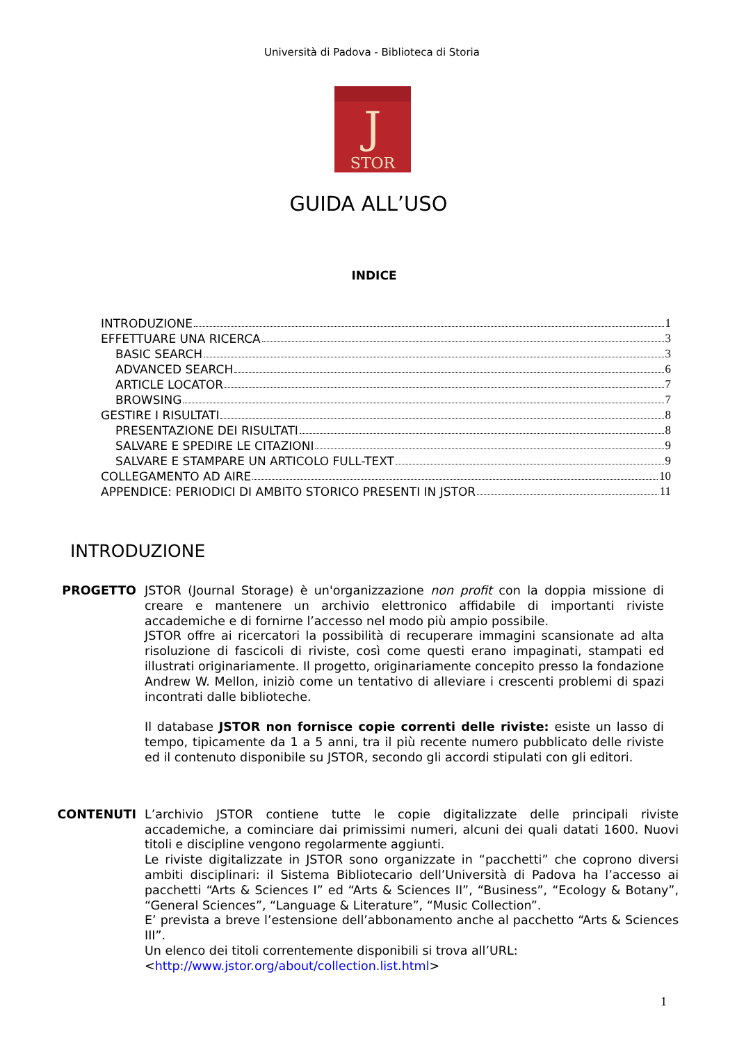Università di Padova - Biblioteca di Storia
J
STOR
GUIDA ALL’USO
INDICE
INTRODUZIONE 1
EFFETTUARE UNA RICERCA 3
BASIC SEARCH 3
ADVANCED SEARCH 6
ARTICLE LOCATOR 7
BROWSING 7
GESTIRE I RISULTATI 8
PRESENTAZIONE DEI RISULTATI 8
SALVARE E SPEDIRE LE CITAZIONI 9
SALVARE E STAMPARE UN ARTICOLO FULL-TEXT 9
COLLEGAMENTO AD AIRE 10
APPENDICE: PERIODICI DI AMBITO STORICO PRESENTI IN JSTOR 11
INTRODUZIONE
PROGETTO JSTOR (Journal Storage) è un'organizzazione non profit con la doppia missione di creare e mantenere un archivio elettronico affidabile di importanti riviste accademiche e di fornirne l’accesso nel modo più ampio possibile.
JSTOR offre ai ricercatori la possibilità di recuperare immagini scansionate ad alta risoluzione di fascicoli di riviste, così come questi erano impaginati, stampati ed illustrati originariamente. Il progetto, originariamente concepito presso la fondazione Andrew W. Mellon, iniziò come un tentativo di alleviare i crescenti problemi di spazi incontrati dalle biblioteche.
Il database JSTOR non fornisce copie correnti delle riviste: esiste un lasso di tempo, tipicamente da 1 a 5 anni, tra il più recente numero pubblicato delle riviste ed il contenuto disponibile su JSTOR, secondo gli accordi stipulati con gli editori.
CONTENUTI L’archivio JSTOR contiene tutte le copie digitalizzate delle principali riviste accademiche, a cominciare dai primissimi numeri, alcuni dei quali datati 1600. Nuovi titoli e discipline vengono regolarmente aggiunti.
Le riviste digitalizzate in JSTOR sono organizzate in “pacchetti” che coprono diversi ambiti disciplinari: il Sistema Bibliotecario dell’Università di Padova ha l’accesso ai pacchetti “Arts & Sciences I” ed “Arts & Sciences II”, “Business”, “Ecology & Botany”, “General Sciences”, “Language & Literature”, “Music Collection”.
E’ prevista a breve l’estensione dell’abbonamento anche al pacchetto “Arts & Sciences III”.
Un elenco dei titoli correntemente disponibili si trova all’URL:
<http://www.jstor.org/about/collection.list.html>
1